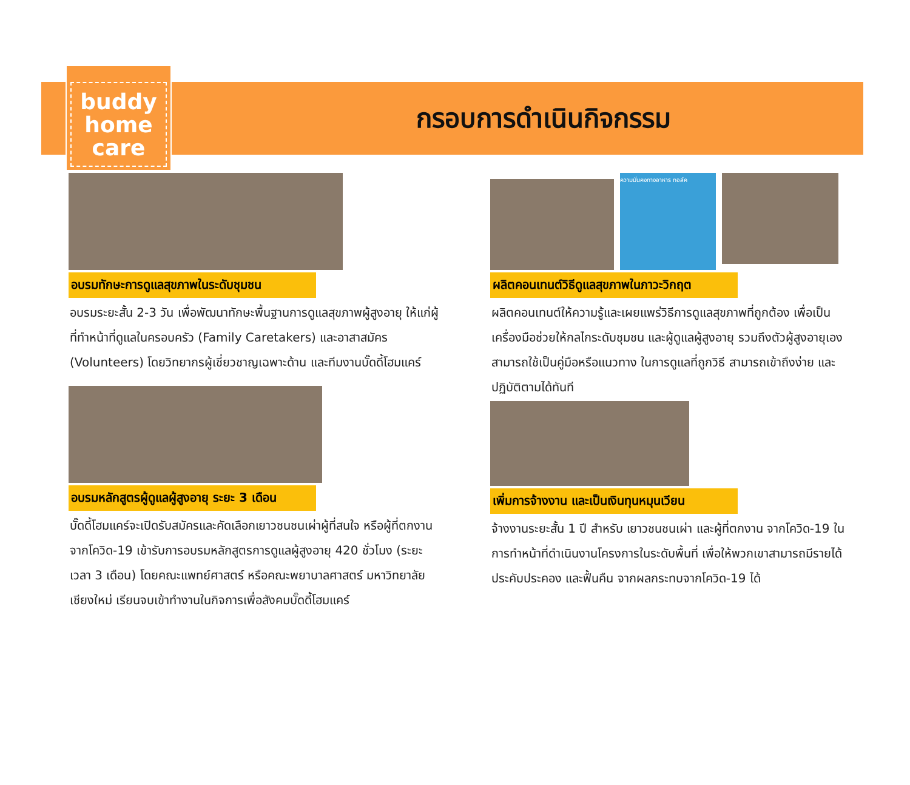buddy
home
care
กรอบการดำเนินกิจกรรม
อบรมทักษะการดูแลสุขภาพในระดับชุมชน
อบรมระยะสั้น 2-3 วัน เพื่อพัฒนาทักษะพื้นฐานการดูแลสุขภาพผู้สูงอายุ ให้แก่ผู้ที่ทำหน้าที่ดูแลในครอบครัว (Family Caretakers) และอาสาสมัคร (Volunteers) โดยวิทยากรผู้เชี่ยวชาญเฉพาะด้าน และทีมงานบั๊ดดี้โฮมแคร์
อบรมหลักสูตรผู้ดูแลผู้สูงอายุ ระยะ 3 เดือน
บั๊ดดี้โฮมแคร์จะเปิดรับสมัครและคัดเลือกเยาวชนชนเผ่าผู้ที่สนใจ หรือผู้ที่ตกงานจากโควิด-19 เข้ารับการอบรมหลักสูตรการดูแลผู้สูงอายุ 420 ชั่วโมง (ระยะเวลา 3 เดือน) โดยคณะแพทย์ศาสตร์ หรือคณะพยาบาลศาสตร์ มหาวิทยาลัยเชียงใหม่ เรียนจบเข้าทำงานในกิจการเพื่อสังคมบั๊ดดี้โฮมแคร์
ความมั่นคงทางอาหาร ทอล์ค
ผลิตคอนเทนต์วิธีดูแลสุขภาพในภาวะวิกฤต
ผลิตคอนเทนต์ให้ความรู้และเผยแพร่วิธีการดูแลสุขภาพที่ถูกต้อง เพื่อเป็นเครื่องมือช่วยให้กลไกระดับชุมชน และผู้ดูแลผู้สูงอายุ รวมถึงตัวผู้สูงอายุเอง สามารถใช้เป็นคู่มือหรือแนวทาง ในการดูแลที่ถูกวิธี สามารถเข้าถึงง่าย และปฏิบัติตามได้ทันที
เพิ่มการจ้างงาน และเป็นเงินทุนหมุนเวียน
จ้างงานระยะสั้น 1 ปี สำหรับ เยาวชนชนเผ่า และผู้ที่ตกงาน จากโควิด-19 ในการทำหน้าที่ดำเนินงานโครงการในระดับพื้นที่ เพื่อให้พวกเขาสามารถมีรายได้ ประคับประคอง และฟื้นคืน จากผลกระทบจากโควิด-19 ได้